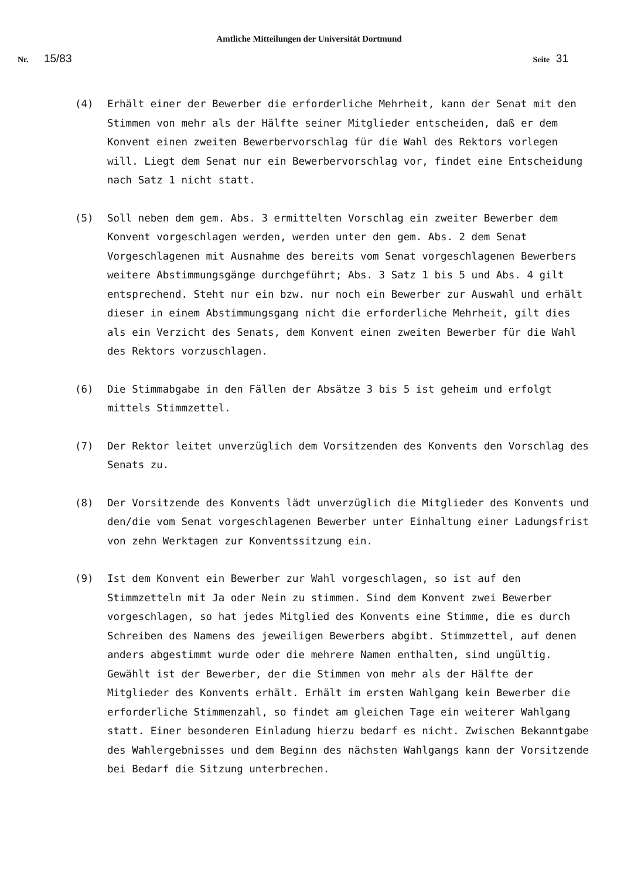Amtliche Mitteilungen der Universität Dortmund
Nr. 15/83 Seite 31
(4) Erhält einer der Bewerber die erforderliche Mehrheit, kann der Senat mit den Stimmen von mehr als der Hälfte seiner Mitglieder entscheiden, daß er dem Konvent einen zweiten Bewerbervorschlag für die Wahl des Rektors vorlegen will. Liegt dem Senat nur ein Bewerbervorschlag vor, findet eine Entscheidung nach Satz 1 nicht statt.
(5) Soll neben dem gem. Abs. 3 ermittelten Vorschlag ein zweiter Bewerber dem Konvent vorgeschlagen werden, werden unter den gem. Abs. 2 dem Senat Vorgeschlagenen mit Ausnahme des bereits vom Senat vorgeschlagenen Bewerbers weitere Abstimmungsgänge durchgeführt; Abs. 3 Satz 1 bis 5 und Abs. 4 gilt entsprechend. Steht nur ein bzw. nur noch ein Bewerber zur Auswahl und erhält dieser in einem Abstimmungsgang nicht die erforderliche Mehrheit, gilt dies als ein Verzicht des Senats, dem Konvent einen zweiten Bewerber für die Wahl des Rektors vorzuschlagen.
(6) Die Stimmabgabe in den Fällen der Absätze 3 bis 5 ist geheim und erfolgt mittels Stimmzettel.
(7) Der Rektor leitet unverzüglich dem Vorsitzenden des Konvents den Vorschlag des Senats zu.
(8) Der Vorsitzende des Konvents lädt unverzüglich die Mitglieder des Konvents und den/die vom Senat vorgeschlagenen Bewerber unter Einhaltung einer Ladungsfrist von zehn Werktagen zur Konventssitzung ein.
(9) Ist dem Konvent ein Bewerber zur Wahl vorgeschlagen, so ist auf den Stimmzetteln mit Ja oder Nein zu stimmen. Sind dem Konvent zwei Bewerber vorgeschlagen, so hat jedes Mitglied des Konvents eine Stimme, die es durch Schreiben des Namens des jeweiligen Bewerbers abgibt. Stimmzettel, auf denen anders abgestimmt wurde oder die mehrere Namen enthalten, sind ungültig. Gewählt ist der Bewerber, der die Stimmen von mehr als der Hälfte der Mitglieder des Konvents erhält. Erhält im ersten Wahlgang kein Bewerber die erforderliche Stimmenzahl, so findet am gleichen Tage ein weiterer Wahlgang statt. Einer besonderen Einladung hierzu bedarf es nicht. Zwischen Bekanntgabe des Wahlergebnisses und dem Beginn des nächsten Wahlgangs kann der Vorsitzende bei Bedarf die Sitzung unterbrechen.